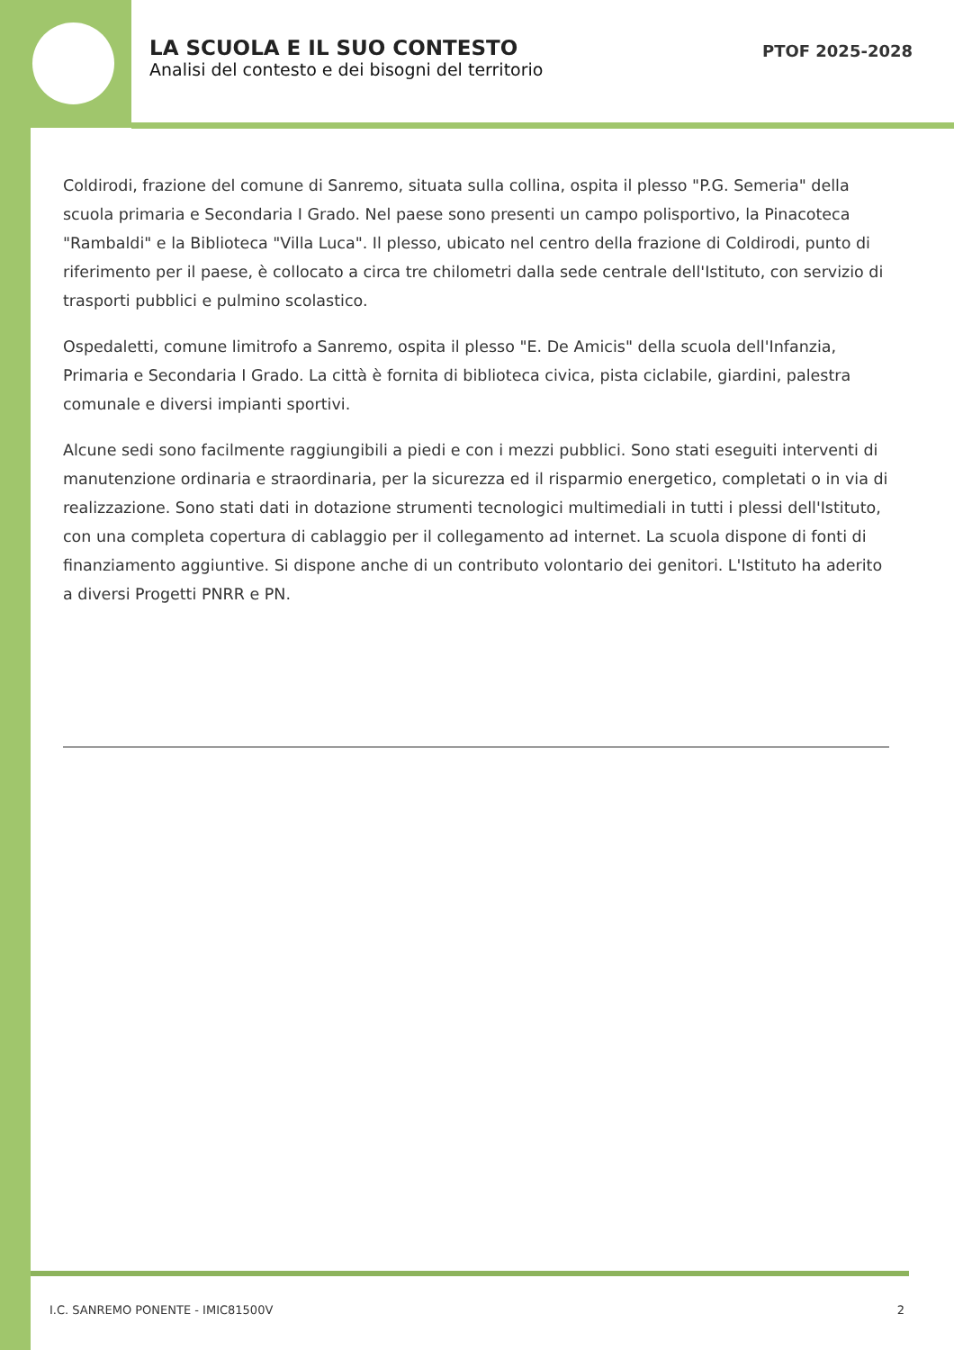LA SCUOLA E IL SUO CONTESTO
Analisi del contesto e dei bisogni del territorio
PTOF 2025-2028
Coldirodi, frazione del comune di Sanremo, situata sulla collina, ospita il plesso "P.G. Semeria" della scuola primaria e Secondaria I Grado. Nel paese sono presenti un campo polisportivo, la Pinacoteca "Rambaldi" e la Biblioteca "Villa Luca". Il plesso, ubicato nel centro della frazione di Coldirodi, punto di riferimento per il paese, è collocato a circa tre chilometri dalla sede centrale dell'Istituto, con servizio di trasporti pubblici e pulmino scolastico.
Ospedaletti, comune limitrofo a Sanremo, ospita il plesso "E. De Amicis" della scuola dell'Infanzia, Primaria e Secondaria I Grado. La città è fornita di biblioteca civica, pista ciclabile, giardini, palestra comunale e diversi impianti sportivi.
Alcune sedi sono facilmente raggiungibili a piedi e con i mezzi pubblici. Sono stati eseguiti interventi di manutenzione ordinaria e straordinaria, per la sicurezza ed il risparmio energetico, completati o in via di realizzazione. Sono stati dati in dotazione strumenti tecnologici multimediali in tutti i plessi dell'Istituto, con una completa copertura di cablaggio per il collegamento ad internet. La scuola dispone di fonti di finanziamento aggiuntive. Si dispone anche di un contributo volontario dei genitori. L'Istituto ha aderito a diversi Progetti PNRR e PN.
I.C. SANREMO PONENTE - IMIC81500V 2